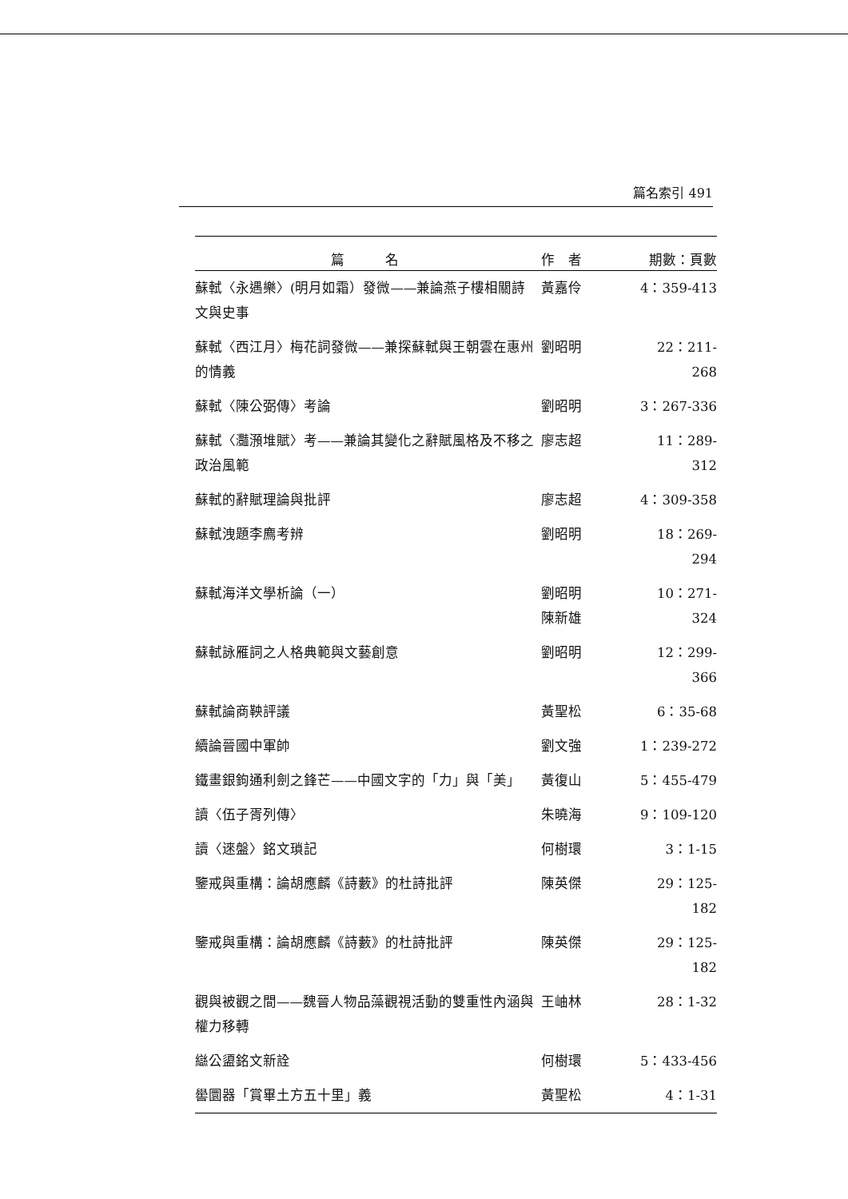篇名索引 491
| 篇 名 | 作 者 | 期數：頁數 |
| --- | --- | --- |
| 蘇軾〈永遇樂〉(明月如霜）發微——兼論燕子樓相關詩文與史事 | 黃嘉伶 | 4：359-413 |
| 蘇軾〈西江月〉梅花詞發微——兼探蘇軾與王朝雲在惠州的情義 | 劉昭明 | 22：211-268 |
| 蘇軾〈陳公弼傳〉考論 | 劉昭明 | 3：267-336 |
| 蘇軾〈灩澦堆賦〉考——兼論其變化之辭賦風格及不移之政治風範 | 廖志超 | 11：289-312 |
| 蘇軾的辭賦理論與批評 | 廖志超 | 4：309-358 |
| 蘇軾洩題李廌考辨 | 劉昭明 | 18：269-294 |
| 蘇軾海洋文學析論（一） | 劉昭明 陳新雄 | 10：271-324 |
| 蘇軾詠雁詞之人格典範與文藝創意 | 劉昭明 | 12：299-366 |
| 蘇軾論商鞅評議 | 黃聖松 | 6：35-68 |
| 續論晉國中軍帥 | 劉文強 | 1：239-272 |
| 鐵畫銀鉤通利劍之鋒芒——中國文字的「力」與「美」 | 黃復山 | 5：455-479 |
| 讀〈伍子胥列傳〉 | 朱曉海 | 9：109-120 |
| 讀〈逨盤〉銘文瑣記 | 何樹環 | 3：1-15 |
| 鑒戒與重構：論胡應麟《詩藪》的杜詩批評 | 陳英傑 | 29：125-182 |
| 鑒戒與重構：論胡應麟《詩藪》的杜詩批評 | 陳英傑 | 29：125-182 |
| 觀與被觀之間——魏晉人物品藻觀視活動的雙重性內涵與權力移轉 | 王岫林 | 28：1-32 |
| 䜌公盨銘文新詮 | 何樹環 | 5：433-456 |
| 嚳圜器「賞畢土方五十里」義 | 黃聖松 | 4：1-31 |